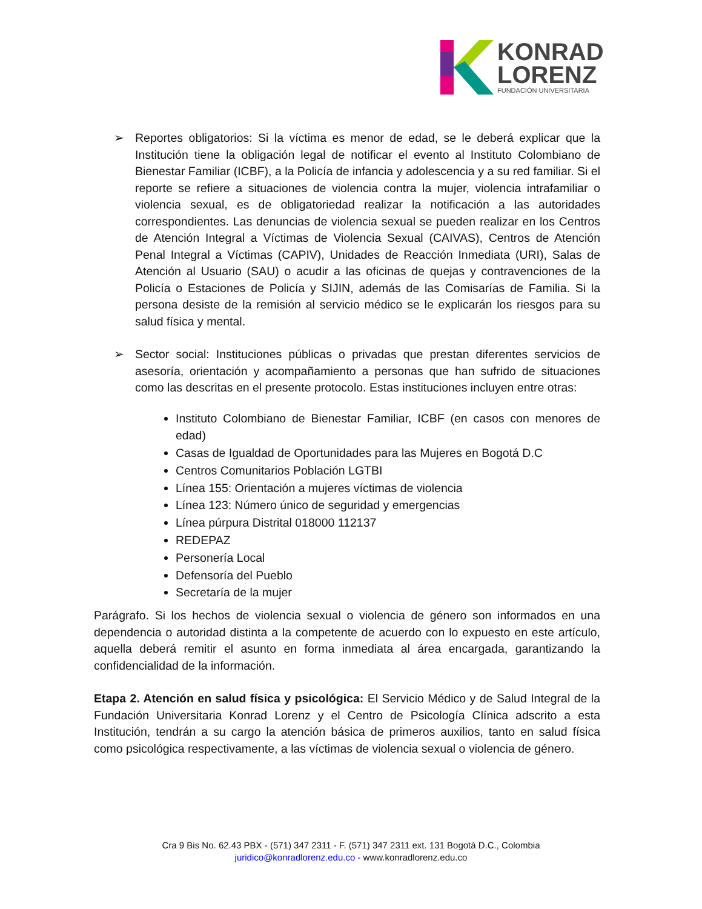KONRAD
LORENZ
FUNDACIÓN UNIVERSITARIA
➢ Reportes obligatorios: Si la víctima es menor de edad, se le deberá explicar que la Institución tiene la obligación legal de notificar el evento al Instituto Colombiano de Bienestar Familiar (ICBF), a la Policía de infancia y adolescencia y a su red familiar. Si el reporte se refiere a situaciones de violencia contra la mujer, violencia intrafamiliar o violencia sexual, es de obligatoriedad realizar la notificación a las autoridades correspondientes. Las denuncias de violencia sexual se pueden realizar en los Centros de Atención Integral a Víctimas de Violencia Sexual (CAIVAS), Centros de Atención Penal Integral a Víctimas (CAPIV), Unidades de Reacción Inmediata (URI), Salas de Atención al Usuario (SAU) o acudir a las oficinas de quejas y contravenciones de la Policía o Estaciones de Policía y SIJIN, además de las Comisarías de Familia. Si la persona desiste de la remisión al servicio médico se le explicarán los riesgos para su salud física y mental.
➢ Sector social: Instituciones públicas o privadas que prestan diferentes servicios de asesoría, orientación y acompañamiento a personas que han sufrido de situaciones como las descritas en el presente protocolo. Estas instituciones incluyen entre otras:
Instituto Colombiano de Bienestar Familiar, ICBF (en casos con menores de edad)
Casas de Igualdad de Oportunidades para las Mujeres en Bogotá D.C
Centros Comunitarios Población LGTBI
Línea 155: Orientación a mujeres víctimas de violencia
Línea 123: Número único de seguridad y emergencias
Línea púrpura Distrital 018000 112137
REDEPAZ
Personería Local
Defensoría del Pueblo
Secretaría de la mujer
Parágrafo. Si los hechos de violencia sexual o violencia de género son informados en una dependencia o autoridad distinta a la competente de acuerdo con lo expuesto en este artículo, aquella deberá remitir el asunto en forma inmediata al área encargada, garantizando la confidencialidad de la información.
Etapa 2. Atención en salud física y psicológica: El Servicio Médico y de Salud Integral de la Fundación Universitaria Konrad Lorenz y el Centro de Psicología Clínica adscrito a esta Institución, tendrán a su cargo la atención básica de primeros auxilios, tanto en salud física como psicológica respectivamente, a las víctimas de violencia sexual o violencia de género.
Cra 9 Bis No. 62.43 PBX - (571) 347 2311 - F. (571) 347 2311 ext. 131 Bogotá D.C., Colombia
juridico@konradlorenz.edu.co - www.konradlorenz.edu.co